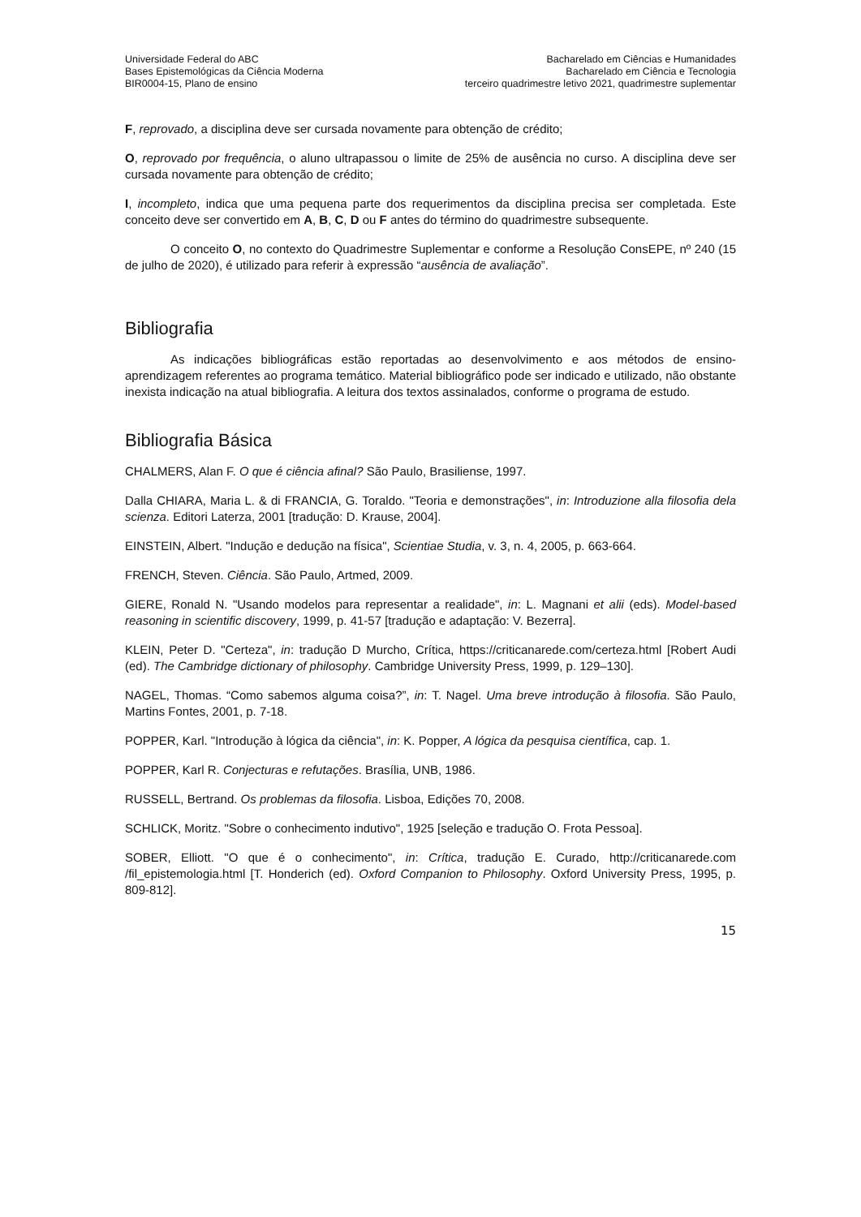Universidade Federal do ABC
Bases Epistemológicas da Ciência Moderna
BIR0004-15, Plano de ensino
Bacharelado em Ciências e Humanidades
Bacharelado em Ciência e Tecnologia
terceiro quadrimestre letivo 2021, quadrimestre suplementar
F, reprovado, a disciplina deve ser cursada novamente para obtenção de crédito;
O, reprovado por frequência, o aluno ultrapassou o limite de 25% de ausência no curso. A disciplina deve ser cursada novamente para obtenção de crédito;
I, incompleto, indica que uma pequena parte dos requerimentos da disciplina precisa ser completada. Este conceito deve ser convertido em A, B, C, D ou F antes do término do quadrimestre subsequente.
O conceito O, no contexto do Quadrimestre Suplementar e conforme a Resolução ConsEPE, nº 240 (15 de julho de 2020), é utilizado para referir à expressão “ausência de avaliação”.
Bibliografia
As indicações bibliográficas estão reportadas ao desenvolvimento e aos métodos de ensino-aprendizagem referentes ao programa temático. Material bibliográfico pode ser indicado e utilizado, não obstante inexista indicação na atual bibliografia. A leitura dos textos assinalados, conforme o programa de estudo.
Bibliografia Básica
CHALMERS, Alan F. O que é ciência afinal? São Paulo, Brasiliense, 1997.
Dalla CHIARA, Maria L. & di FRANCIA, G. Toraldo. "Teoria e demonstrações", in: Introduzione alla filosofia dela scienza. Editori Laterza, 2001 [tradução: D. Krause, 2004].
EINSTEIN, Albert. "Indução e dedução na física", Scientiae Studia, v. 3, n. 4, 2005, p. 663-664.
FRENCH, Steven. Ciência. São Paulo, Artmed, 2009.
GIERE, Ronald N. "Usando modelos para representar a realidade", in: L. Magnani et alii (eds). Model-based reasoning in scientific discovery, 1999, p. 41-57 [tradução e adaptação: V. Bezerra].
KLEIN, Peter D. "Certeza", in: tradução D Murcho, Crítica, https://criticanarede.com/certeza.html [Robert Audi (ed). The Cambridge dictionary of philosophy. Cambridge University Press, 1999, p. 129–130].
NAGEL, Thomas. “Como sabemos alguma coisa?”, in: T. Nagel. Uma breve introdução à filosofia. São Paulo, Martins Fontes, 2001, p. 7-18.
POPPER, Karl. "Introdução à lógica da ciência", in: K. Popper, A lógica da pesquisa científica, cap. 1.
POPPER, Karl R. Conjecturas e refutações. Brasília, UNB, 1986.
RUSSELL, Bertrand. Os problemas da filosofia. Lisboa, Edições 70, 2008.
SCHLICK, Moritz. "Sobre o conhecimento indutivo", 1925 [seleção e tradução O. Frota Pessoa].
SOBER, Elliott. "O que é o conhecimento", in: Crítica, tradução E. Curado, http://criticanarede.com /fil_epistemologia.html [T. Honderich (ed). Oxford Companion to Philosophy. Oxford University Press, 1995, p. 809-812].
15